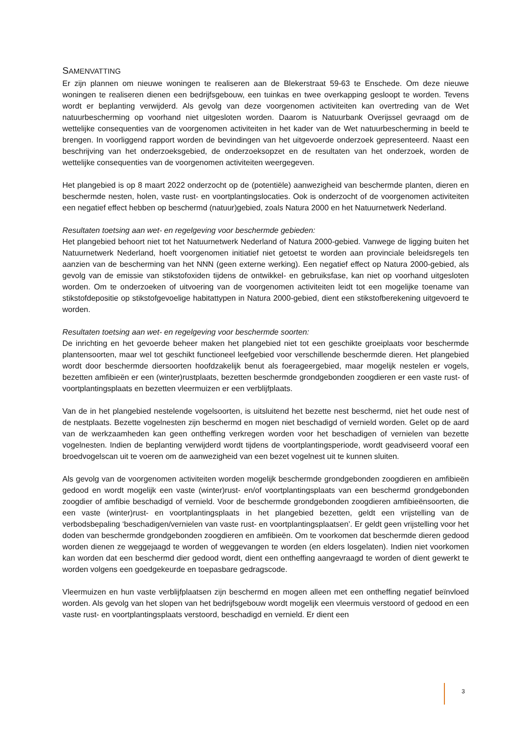SAMENVATTING
Er zijn plannen om nieuwe woningen te realiseren aan de Blekerstraat 59-63 te Enschede. Om deze nieuwe woningen te realiseren dienen een bedrijfsgebouw, een tuinkas en twee overkapping gesloopt te worden. Tevens wordt er beplanting verwijderd. Als gevolg van deze voorgenomen activiteiten kan overtreding van de Wet natuurbescherming op voorhand niet uitgesloten worden. Daarom is Natuurbank Overijssel gevraagd om de wettelijke consequenties van de voorgenomen activiteiten in het kader van de Wet natuurbescherming in beeld te brengen. In voorliggend rapport worden de bevindingen van het uitgevoerde onderzoek gepresenteerd. Naast een beschrijving van het onderzoeksgebied, de onderzoeksopzet en de resultaten van het onderzoek, worden de wettelijke consequenties van de voorgenomen activiteiten weergegeven.
Het plangebied is op 8 maart 2022 onderzocht op de (potentiële) aanwezigheid van beschermde planten, dieren en beschermde nesten, holen, vaste rust- en voortplantingslocaties. Ook is onderzocht of de voorgenomen activiteiten een negatief effect hebben op beschermd (natuur)gebied, zoals Natura 2000 en het Natuurnetwerk Nederland.
Resultaten toetsing aan wet- en regelgeving voor beschermde gebieden:
Het plangebied behoort niet tot het Natuurnetwerk Nederland of Natura 2000-gebied. Vanwege de ligging buiten het Natuurnetwerk Nederland, hoeft voorgenomen initiatief niet getoetst te worden aan provinciale beleidsregels ten aanzien van de bescherming van het NNN (geen externe werking). Een negatief effect op Natura 2000-gebied, als gevolg van de emissie van stikstofoxiden tijdens de ontwikkel- en gebruiksfase, kan niet op voorhand uitgesloten worden. Om te onderzoeken of uitvoering van de voorgenomen activiteiten leidt tot een mogelijke toename van stikstofdepositie op stikstofgevoelige habitattypen in Natura 2000-gebied, dient een stikstofberekening uitgevoerd te worden.
Resultaten toetsing aan wet- en regelgeving voor beschermde soorten:
De inrichting en het gevoerde beheer maken het plangebied niet tot een geschikte groeiplaats voor beschermde plantensoorten, maar wel tot geschikt functioneel leefgebied voor verschillende beschermde dieren. Het plangebied wordt door beschermde diersoorten hoofdzakelijk benut als foerageergebied, maar mogelijk nestelen er vogels, bezetten amfibieën er een (winter)rustplaats, bezetten beschermde grondgebonden zoogdieren er een vaste rust- of voortplantingsplaats en bezetten vleermuizen er een verblijfplaats.
Van de in het plangebied nestelende vogelsoorten, is uitsluitend het bezette nest beschermd, niet het oude nest of de nestplaats. Bezette vogelnesten zijn beschermd en mogen niet beschadigd of vernield worden. Gelet op de aard van de werkzaamheden kan geen ontheffing verkregen worden voor het beschadigen of vernielen van bezette vogelnesten. Indien de beplanting verwijderd wordt tijdens de voortplantingsperiode, wordt geadviseerd vooraf een broedvogelscan uit te voeren om de aanwezigheid van een bezet vogelnest uit te kunnen sluiten.
Als gevolg van de voorgenomen activiteiten worden mogelijk beschermde grondgebonden zoogdieren en amfibieën gedood en wordt mogelijk een vaste (winter)rust- en/of voortplantingsplaats van een beschermd grondgebonden zoogdier of amfibie beschadigd of vernield. Voor de beschermde grondgebonden zoogdieren amfibieënsoorten, die een vaste (winter)rust- en voortplantingsplaats in het plangebied bezetten, geldt een vrijstelling van de verbodsbepaling ‘beschadigen/vernielen van vaste rust- en voortplantingsplaatsen’. Er geldt geen vrijstelling voor het doden van beschermde grondgebonden zoogdieren en amfibieën. Om te voorkomen dat beschermde dieren gedood worden dienen ze weggejaagd te worden of weggevangen te worden (en elders losgelaten). Indien niet voorkomen kan worden dat een beschermd dier gedood wordt, dient een ontheffing aangevraagd te worden of dient gewerkt te worden volgens een goedgekeurde en toepasbare gedragscode.
Vleermuizen en hun vaste verblijfplaatsen zijn beschermd en mogen alleen met een ontheffing negatief beïnvloed worden. Als gevolg van het slopen van het bedrijfsgebouw wordt mogelijk een vleermuis verstoord of gedood en een vaste rust- en voortplantingsplaats verstoord, beschadigd en vernield. Er dient een
3